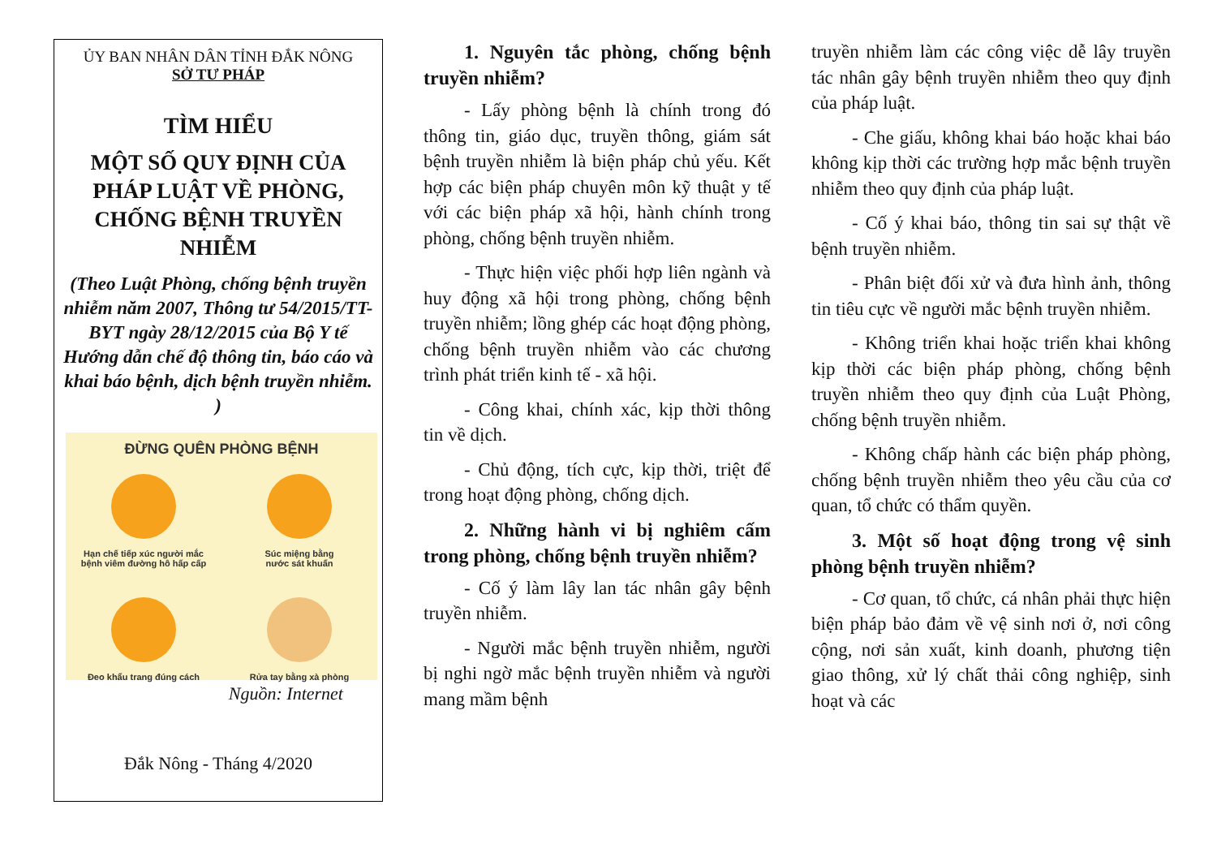ỦY BAN NHÂN DÂN TỈNH ĐẮK NÔNG
SỞ TƯ PHÁP
TÌM HIỂU
MỘT SỐ QUY ĐỊNH CỦA PHÁP LUẬT VỀ PHÒNG, CHỐNG BỆNH TRUYỀN NHIỄM
(Theo Luật Phòng, chống bệnh truyền nhiễm năm 2007, Thông tư 54/2015/TT-BYT ngày 28/12/2015 của Bộ Y tế Hướng dẫn chế độ thông tin, báo cáo và khai báo bệnh, dịch bệnh truyền nhiễm. )
ĐỪNG QUÊN PHÒNG BỆNH
Hạn chế tiếp xúc người mắc
bệnh viêm đường hô hấp cấp
Súc miệng bằng
nước sát khuẩn
Đeo khẩu trang đúng cách
Rửa tay bằng xà phòng
Nguồn: Internet
Đắk Nông - Tháng 4/2020
1. Nguyên tắc phòng, chống bệnh truyền nhiễm?
- Lấy phòng bệnh là chính trong đó thông tin, giáo dục, truyền thông, giám sát bệnh truyền nhiễm là biện pháp chủ yếu. Kết hợp các biện pháp chuyên môn kỹ thuật y tế với các biện pháp xã hội, hành chính trong phòng, chống bệnh truyền nhiễm.
- Thực hiện việc phối hợp liên ngành và huy động xã hội trong phòng, chống bệnh truyền nhiễm; lồng ghép các hoạt động phòng, chống bệnh truyền nhiễm vào các chương trình phát triển kinh tế - xã hội.
- Công khai, chính xác, kịp thời thông tin về dịch.
- Chủ động, tích cực, kịp thời, triệt để trong hoạt động phòng, chống dịch.
2. Những hành vi bị nghiêm cấm trong phòng, chống bệnh truyền nhiễm?
- Cố ý làm lây lan tác nhân gây bệnh truyền nhiễm.
- Người mắc bệnh truyền nhiễm, người bị nghi ngờ mắc bệnh truyền nhiễm và người mang mầm bệnh
truyền nhiễm làm các công việc dễ lây truyền tác nhân gây bệnh truyền nhiễm theo quy định của pháp luật.
- Che giấu, không khai báo hoặc khai báo không kịp thời các trường hợp mắc bệnh truyền nhiễm theo quy định của pháp luật.
- Cố ý khai báo, thông tin sai sự thật về bệnh truyền nhiễm.
- Phân biệt đối xử và đưa hình ảnh, thông tin tiêu cực về người mắc bệnh truyền nhiễm.
- Không triển khai hoặc triển khai không kịp thời các biện pháp phòng, chống bệnh truyền nhiễm theo quy định của Luật Phòng, chống bệnh truyền nhiễm.
- Không chấp hành các biện pháp phòng, chống bệnh truyền nhiễm theo yêu cầu của cơ quan, tổ chức có thẩm quyền.
3. Một số hoạt động trong vệ sinh phòng bệnh truyền nhiễm?
- Cơ quan, tổ chức, cá nhân phải thực hiện biện pháp bảo đảm về vệ sinh nơi ở, nơi công cộng, nơi sản xuất, kinh doanh, phương tiện giao thông, xử lý chất thải công nghiệp, sinh hoạt và các